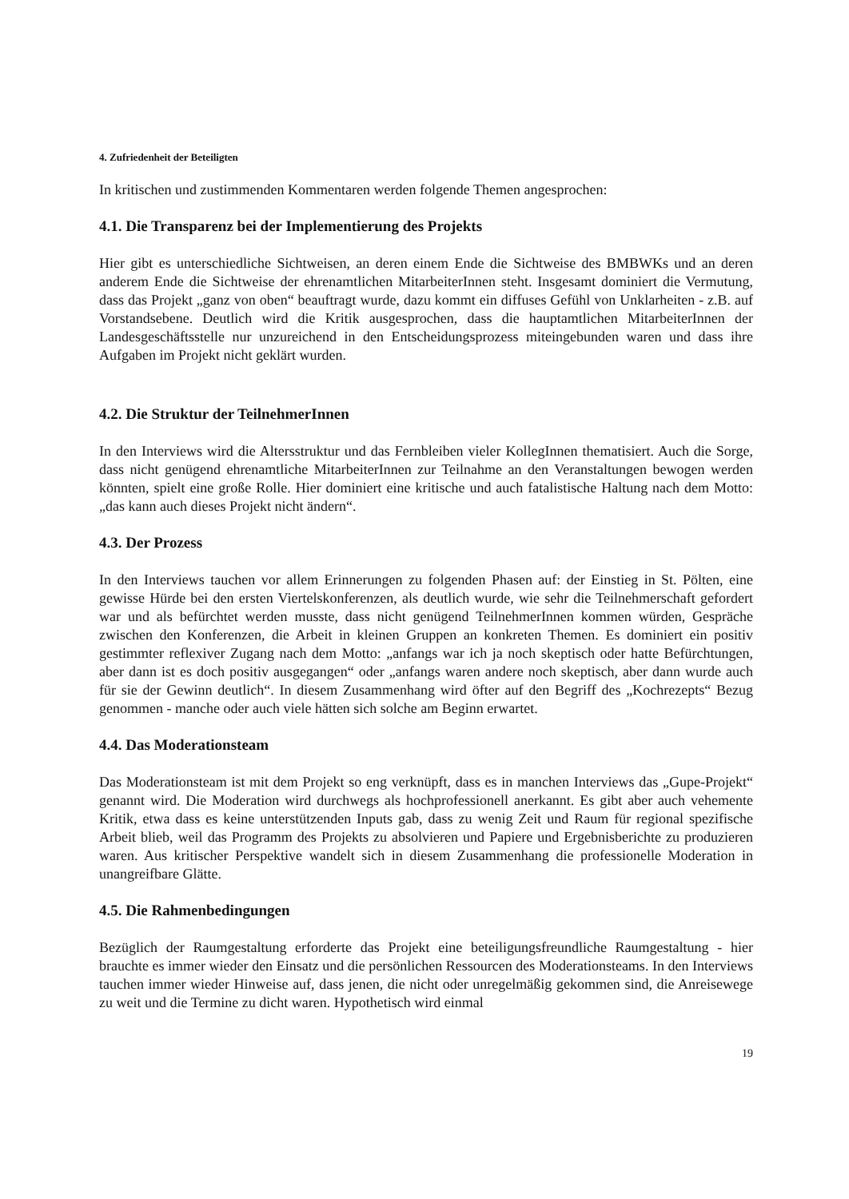4. Zufriedenheit der Beteiligten
In kritischen und zustimmenden Kommentaren werden folgende Themen angesprochen:
4.1. Die Transparenz bei der Implementierung des Projekts
Hier gibt es unterschiedliche Sichtweisen, an deren einem Ende die Sichtweise des BMBWKs und an deren anderem Ende die Sichtweise der ehrenamtlichen MitarbeiterInnen steht. Insgesamt dominiert die Vermutung, dass das Projekt „ganz von oben“ beauftragt wurde, dazu kommt ein diffuses Gefühl von Unklarheiten - z.B. auf Vorstandsebene. Deutlich wird die Kritik ausgesprochen, dass die hauptamtlichen MitarbeiterInnen der Landesgeschäftsstelle nur unzureichend in den Entscheidungsprozess miteingebunden waren und dass ihre Aufgaben im Projekt nicht geklärt wurden.
4.2. Die Struktur der TeilnehmerInnen
In den Interviews wird die Altersstruktur und das Fernbleiben vieler KollegInnen thematisiert. Auch die Sorge, dass nicht genügend ehrenamtliche MitarbeiterInnen zur Teilnahme an den Veranstaltungen bewogen werden könnten, spielt eine große Rolle. Hier dominiert eine kritische und auch fatalistische Haltung nach dem Motto: „das kann auch dieses Projekt nicht ändern“.
4.3. Der Prozess
In den Interviews tauchen vor allem Erinnerungen zu folgenden Phasen auf: der Einstieg in St. Pölten, eine gewisse Hürde bei den ersten Viertelskonferenzen, als deutlich wurde, wie sehr die Teilnehmerschaft gefordert war und als befürchtet werden musste, dass nicht genügend TeilnehmerInnen kommen würden, Gespräche zwischen den Konferenzen, die Arbeit in kleinen Gruppen an konkreten Themen. Es dominiert ein positiv gestimmter reflexiver Zugang nach dem Motto: „anfangs war ich ja noch skeptisch oder hatte Befürchtungen, aber dann ist es doch positiv ausgegangen“ oder „anfangs waren andere noch skeptisch, aber dann wurde auch für sie der Gewinn deutlich“. In diesem Zusammenhang wird öfter auf den Begriff des „Kochrezepts“ Bezug genommen - manche oder auch viele hätten sich solche am Beginn erwartet.
4.4. Das Moderationsteam
Das Moderationsteam ist mit dem Projekt so eng verknüpft, dass es in manchen Interviews das „Gupe-Projekt“ genannt wird. Die Moderation wird durchwegs als hochprofessionell anerkannt. Es gibt aber auch vehemente Kritik, etwa dass es keine unterstützenden Inputs gab, dass zu wenig Zeit und Raum für regional spezifische Arbeit blieb, weil das Programm des Projekts zu absolvieren und Papiere und Ergebnisberichte zu produzieren waren. Aus kritischer Perspektive wandelt sich in diesem Zusammenhang die professionelle Moderation in unangreifbare Glätte.
4.5. Die Rahmenbedingungen
Bezüglich der Raumgestaltung erforderte das Projekt eine beteiligungsfreundliche Raumgestaltung - hier brauchte es immer wieder den Einsatz und die persönlichen Ressourcen des Moderationsteams. In den Interviews tauchen immer wieder Hinweise auf, dass jenen, die nicht oder unregelmäßig gekommen sind, die Anreisewege zu weit und die Termine zu dicht waren. Hypothetisch wird einmal
19